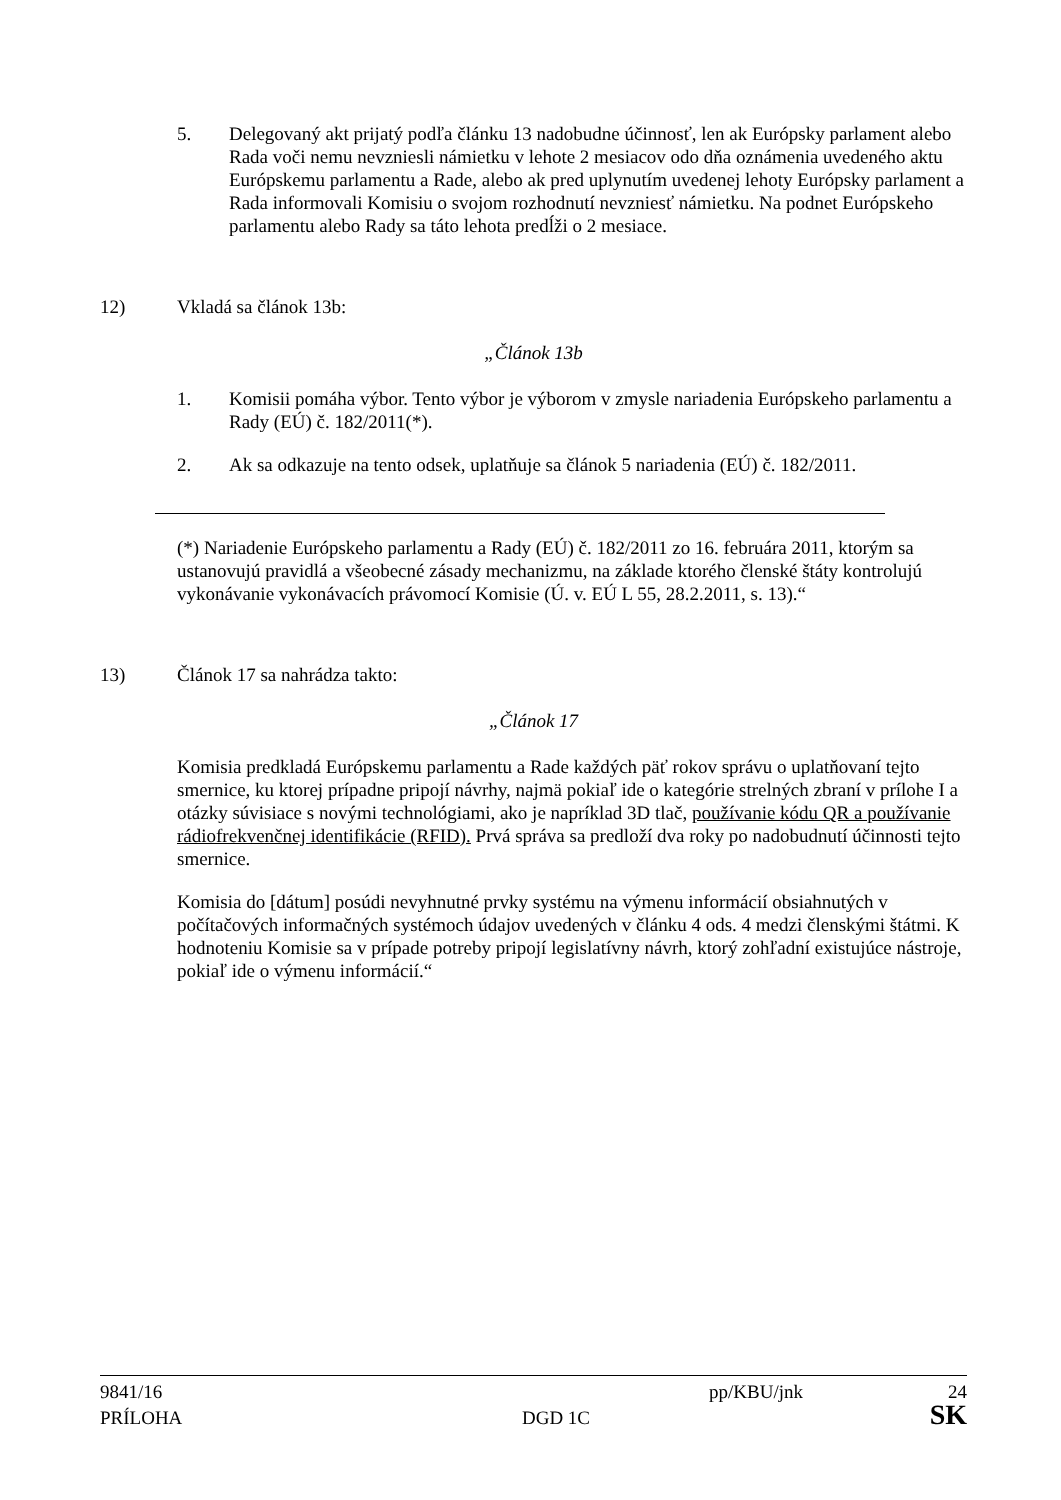5. Delegovaný akt prijatý podľa článku 13 nadobudne účinnosť, len ak Európsky parlament alebo Rada voči nemu nevzniesli námietku v lehote 2 mesiacov odo dňa oznámenia uvedeného aktu Európskemu parlamentu a Rade, alebo ak pred uplynutím uvedenej lehoty Európsky parlament a Rada informovali Komisiu o svojom rozhodnutí nevzniesť námietku. Na podnet Európskeho parlamentu alebo Rady sa táto lehota predĺži o 2 mesiace.
12) Vkladá sa článok 13b:
„Článok 13b
1. Komisii pomáha výbor. Tento výbor je výborom v zmysle nariadenia Európskeho parlamentu a Rady (EÚ) č. 182/2011(*).
2. Ak sa odkazuje na tento odsek, uplatňuje sa článok 5 nariadenia (EÚ) č. 182/2011.
(*) Nariadenie Európskeho parlamentu a Rady (EÚ) č. 182/2011 zo 16. februára 2011, ktorým sa ustanovujú pravidlá a všeobecné zásady mechanizmu, na základe ktorého členské štáty kontrolujú vykonávanie vykonávacích právomocí Komisie (Ú. v. EÚ L 55, 28.2.2011, s. 13).“
13) Článok 17 sa nahrádza takto:
„Článok 17
Komisia predkladá Európskemu parlamentu a Rade každých päť rokov správu o uplatňovaní tejto smernice, ku ktorej prípadne pripojí návrhy, najmä pokiaľ ide o kategórie strelných zbraní v prílohe I a otázky súvisiace s novými technológiami, ako je napríklad 3D tlač, používanie kódu QR a používanie rádiofrekvenčnej identifikácie (RFID). Prvá správa sa predloží dva roky po nadobudnutí účinnosti tejto smernice.
Komisia do [dátum] posúdi nevyhnutné prvky systému na výmenu informácií obsiahnutých v počítačových informačných systémoch údajov uvedených v článku 4 ods. 4 medzi členskými štátmi. K hodnoteniu Komisie sa v prípade potreby pripojí legislatívny návrh, ktorý zohľadní existujúce nástroje, pokiaľ ide o výmenu informácií.“
9841/16 pp/KBU/jnk 24
PRÍLOHA DGD 1C SK